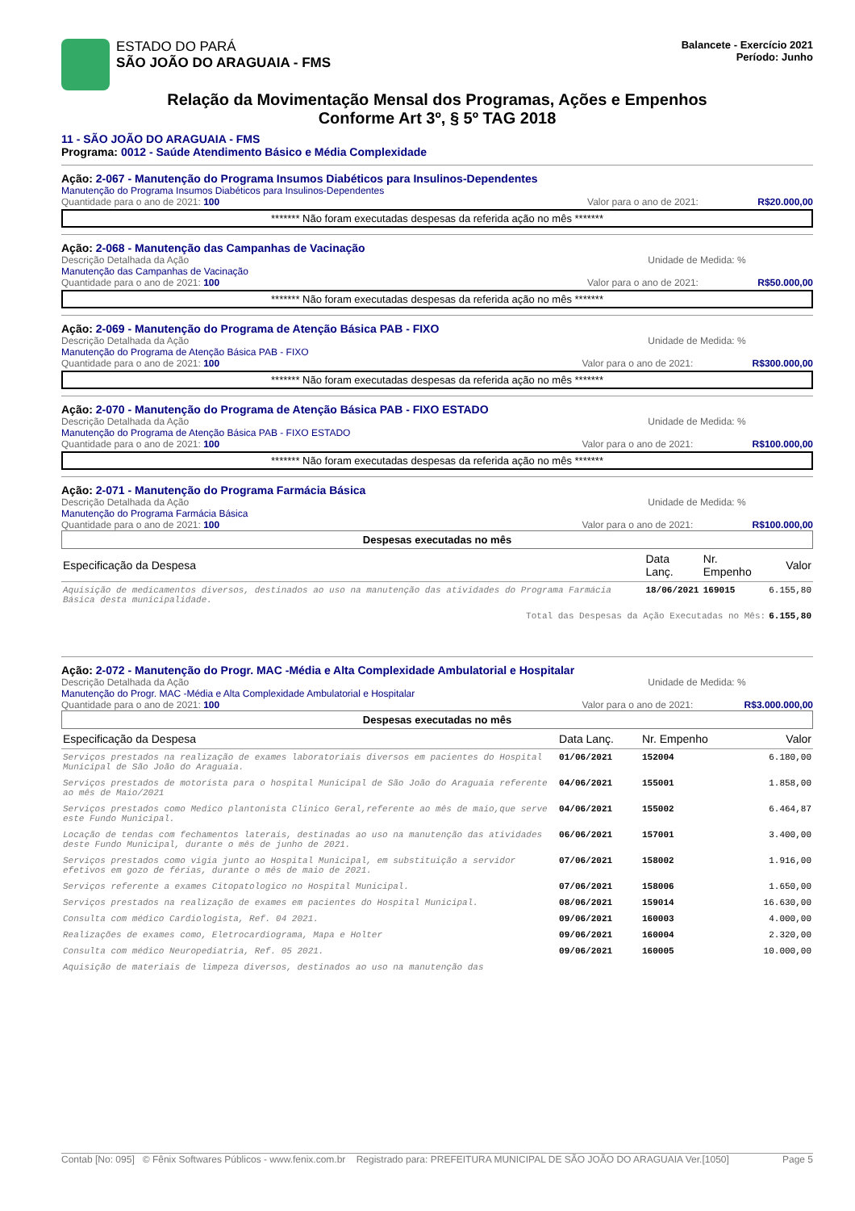ESTADO DO PARÁ
SÃO JOÃO DO ARAGUAIA - FMS
Balancete - Exercício 2021
Período: Junho
Relação da Movimentação Mensal dos Programas, Ações e Empenhos
Conforme Art 3º, § 5º TAG 2018
11 - SÃO JOÃO DO ARAGUAIA - FMS
Programa: 0012 - Saúde Atendimento Básico e Média Complexidade
Ação: 2-067 - Manutenção do Programa Insumos Diabéticos para Insulinos-Dependentes
Manutenção do Programa Insumos Diabéticos para Insulinos-Dependentes
Quantidade para o ano de 2021: 100 Valor para o ano de 2021: R$20.000,00
******* Não foram executadas despesas da referida ação no mês *******
Ação: 2-068 - Manutenção das Campanhas de Vacinação
Descrição Detalhada da Ação Unidade de Medida: %
Manutenção das Campanhas de Vacinação
Quantidade para o ano de 2021: 100 Valor para o ano de 2021: R$50.000,00
******* Não foram executadas despesas da referida ação no mês *******
Ação: 2-069 - Manutenção do Programa de Atenção Básica PAB - FIXO
Descrição Detalhada da Ação Unidade de Medida: %
Manutenção do Programa de Atenção Básica PAB - FIXO
Quantidade para o ano de 2021: 100 Valor para o ano de 2021: R$300.000,00
******* Não foram executadas despesas da referida ação no mês *******
Ação: 2-070 - Manutenção do Programa de Atenção Básica PAB - FIXO ESTADO
Descrição Detalhada da Ação Unidade de Medida: %
Manutenção do Programa de Atenção Básica PAB - FIXO ESTADO
Quantidade para o ano de 2021: 100 Valor para o ano de 2021: R$100.000,00
******* Não foram executadas despesas da referida ação no mês *******
Ação: 2-071 - Manutenção do Programa Farmácia Básica
Descrição Detalhada da Ação Unidade de Medida: %
Manutenção do Programa Farmácia Básica
Quantidade para o ano de 2021: 100 Valor para o ano de 2021: R$100.000,00
Despesas executadas no mês
| Especificação da Despesa | Data Lanç. | Nr. Empenho | Valor |
| --- | --- | --- | --- |
| Aquisição de medicamentos diversos, destinados ao uso na manutenção das atividades do Programa Farmácia Básica desta municipalidade. | 18/06/2021 | 169015 | 6.155,80 |
| Total das Despesas da Ação Executadas no Mês: | | | 6.155,80 |
Ação: 2-072 - Manutenção do Progr. MAC -Média e Alta Complexidade Ambulatorial e Hospitalar
Descrição Detalhada da Ação Unidade de Medida: %
Manutenção do Progr. MAC -Média e Alta Complexidade Ambulatorial e Hospitalar
Quantidade para o ano de 2021: 100 Valor para o ano de 2021: R$3.000.000,00
Despesas executadas no mês
| Especificação da Despesa | Data Lanç. | Nr. Empenho | Valor |
| --- | --- | --- | --- |
| Serviços prestados na realização de exames laboratoriais diversos em pacientes do Hospital Municipal de São João do Araguaia. | 01/06/2021 | 152004 | 6.180,00 |
| Serviços prestados de motorista para o hospital Municipal de São João do Araguaia referente ao mês de Maio/2021 | 04/06/2021 | 155001 | 1.858,00 |
| Serviços prestados como Medico plantonista Clinico Geral,referente ao mês de maio,que serve este Fundo Municipal. | 04/06/2021 | 155002 | 6.464,87 |
| Locação de tendas com fechamentos laterais, destinadas ao uso na manutenção das atividades deste Fundo Municipal, durante o mês de junho de 2021. | 06/06/2021 | 157001 | 3.400,00 |
| Serviços prestados como vigia junto ao Hospital Municipal, em substituição a servidor efetivos em gozo de férias, durante o mês de maio de 2021. | 07/06/2021 | 158002 | 1.916,00 |
| Serviços referente a exames Citopatologico no Hospital Municipal. | 07/06/2021 | 158006 | 1.650,00 |
| Serviços prestados na realização de exames em pacientes do Hospital Municipal. | 08/06/2021 | 159014 | 16.630,00 |
| Consulta com médico Cardiologista, Ref. 04 2021. | 09/06/2021 | 160003 | 4.000,00 |
| Realizações de exames como, Eletrocardiograma, Mapa e Holter | 09/06/2021 | 160004 | 2.320,00 |
| Consulta com médico Neuropediatria, Ref. 05 2021. | 09/06/2021 | 160005 | 10.000,00 |
| Aquisição de materiais de limpeza diversos, destinados ao uso na manutenção das | | | |
Contab [No: 095] © Fênix Softwares Públicos - www.fenix.com.br Registrado para: PREFEITURA MUNICIPAL DE SÃO JOÃO DO ARAGUAIA Ver.[1050] Page 5